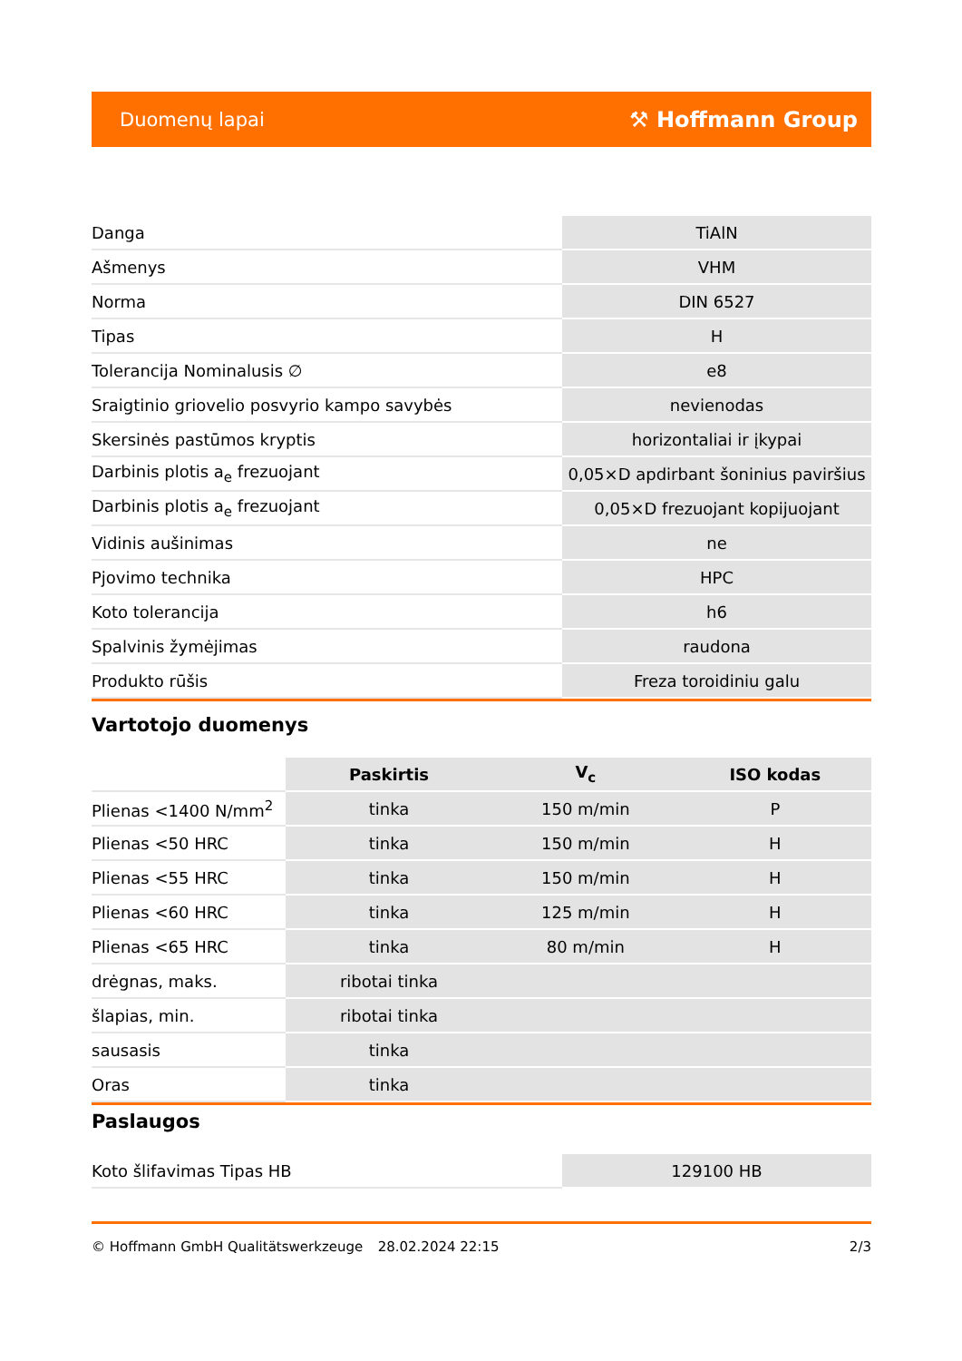Duomenų lapai ⚒ Hoffmann Group
| Danga | TiAlN |
| Ašmenys | VHM |
| Norma | DIN 6527 |
| Tipas | H |
| Tolerancija Nominalusis ∅ | e8 |
| Sraigtinio griovelio posvyrio kampo savybės | nevienodas |
| Skersinės pastūmos kryptis | horizontaliai ir įkypai |
| Darbinis plotis a<sub>e</sub> frezuojant | 0,05×D apdirbant šoninius paviršius |
| Darbinis plotis a<sub>e</sub> frezuojant | 0,05×D frezuojant kopijuojant |
| Vidinis aušinimas | ne |
| Pjovimo technika | HPC |
| Koto tolerancija | h6 |
| Spalvinis žymėjimas | raudona |
| Produkto rūšis | Freza toroidiniu galu |
Vartotojo duomenys
| | Paskirtis | V<sub>c</sub> | ISO kodas |
| Plienas <1400 N/mm<sup>2</sup> | tinka | 150 m/min | P |
| Plienas <50 HRC | tinka | 150 m/min | H |
| Plienas <55 HRC | tinka | 150 m/min | H |
| Plienas <60 HRC | tinka | 125 m/min | H |
| Plienas <65 HRC | tinka | 80 m/min | H |
| drėgnas, maks. | ribotai tinka | | |
| šlapias, min. | ribotai tinka | | |
| sausasis | tinka | | |
| Oras | tinka | | |
Paslaugos
| Koto šlifavimas Tipas HB | 129100 HB |
© Hoffmann GmbH Qualitätswerkzeuge 28.02.2024 22:15 2/3